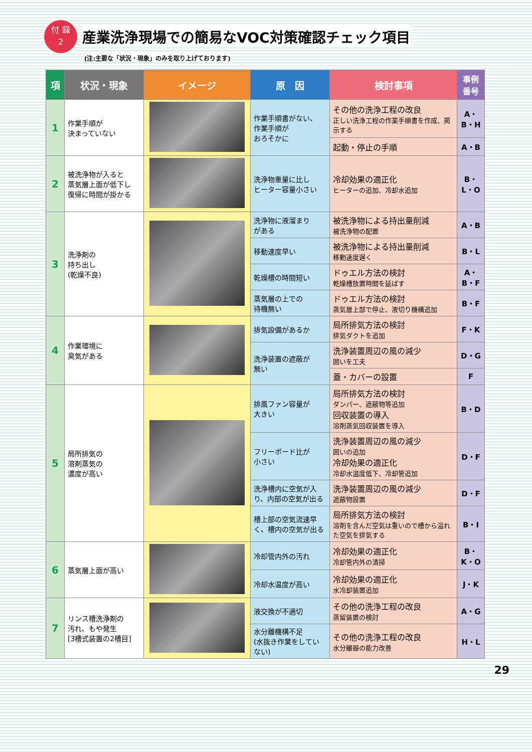付 録
2
産業洗浄現場での簡易なVOC対策確認チェック項目
(注:主要な「状況・現象」のみを取り上げております)
| 項 | 状況・現象 | イメージ | 原 因 | 検討事項 | 事例番号 |
| --- | --- | --- | --- | --- | --- |
| 1 | 作業手順が 決まっていない | | 作業手順書がない、 作業手順が おろそかに | その他の洗浄工程の改良 正しい洗浄工程の作業手順書を作成、掲示する | A・B・H |
| | | | | 起動・停止の手順 | A・B |
| 2 | 被洗浄物が入ると 蒸気層上面が低下し 復帰に時間が掛かる | | 洗浄物重量に比し ヒーター容量小さい | 冷却効果の適正化 ヒーターの追加、冷却水追加 | B・L・O |
| 3 | 洗浄剤の 持ち出し (乾燥不良) | | 洗浄物に液溜まり がある | 被洗浄物による持出量削減 被洗浄物の配置 | A・B |
| | | | 移動速度早い | 被洗浄物による持出量削減 移動速度遅く | B・L |
| | | | 乾燥槽の時間短い | ドゥエル方法の検討 乾燥槽放置時間を延ばす | A・B・F |
| | | | 蒸気層の上での 待機無い | ドゥエル方法の検討 蒸気層上部で停止、液切り機構追加 | B・F |
| 4 | 作業環境に 臭気がある | | 排気設備があるか | 局所排気方法の検討 排気ダクトを追加 | F・K |
| | | | 洗浄装置の遮蔽が 無い | 洗浄装置周辺の風の減少 囲いを工夫 | D・G |
| | | | | 蓋・カバーの設置 | F |
| 5 | 局所排気の 溶剤蒸気の 濃度が高い | | 排風ファン容量が 大きい | 局所排気方法の検討 ダンパー、遮蔽物等追加 回収装置の導入 溶剤蒸気回収装置を導入 | B・D |
| | | | フリーボード比が 小さい | 洗浄装置周辺の風の減少 囲いの追加 冷却効果の適正化 冷却水温度低下、冷却管追加 | D・F |
| | | | 洗浄槽内に空気が入り、内部の空気が出る | 洗浄装置周辺の風の減少 遮蔽物設置 | D・F |
| | | | 槽上部の空気流速早く、槽内の空気が出る | 局所排気方法の検討 溶剤を含んだ空気は重いので槽から溢れた空気を排気する | B・I |
| 6 | 蒸気層上面が高い | | 冷却管内外の汚れ | 冷却効果の適正化 冷却管内外の清掃 | B・K・O |
| | | | 冷却水温度が高い | 冷却効果の適正化 水冷却装置追加 | J・K |
| 7 | リンス槽洗浄剤の 汚れ、もや発生 [3槽式装置の2槽目] | | 液交換が不適切 | その他の洗浄工程の改良 蒸留装置の検討 | A・G |
| | | | 水分離機構不足 (水抜き作業をしていない) | その他の洗浄工程の改良 水分離器の能力改善 | H・L |
29